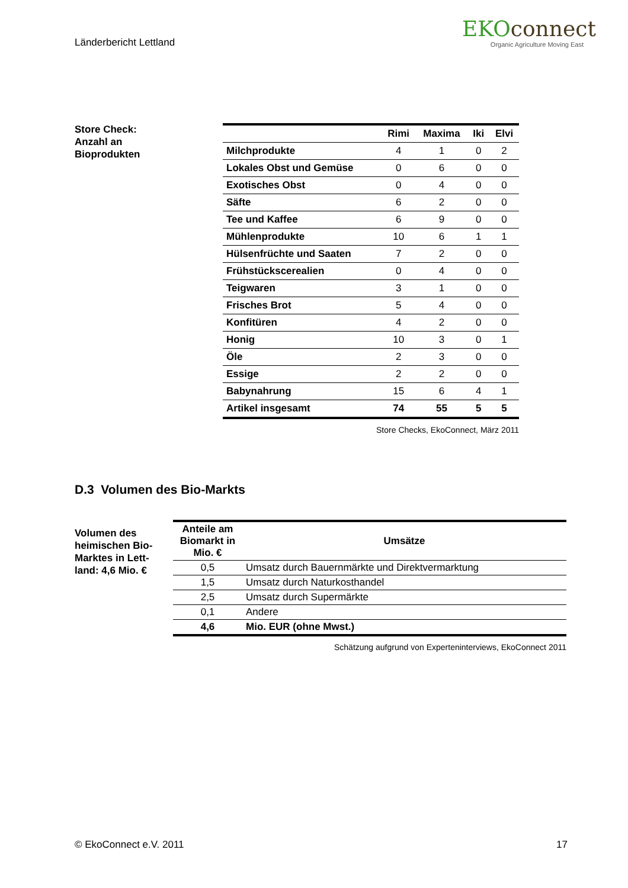Länderbericht Lettland
EKOconnect
Organic Agriculture Moving East
Store Check:
Anzahl an
Bioprodukten
| | Rimi | Maxima | Iki | Elvi |
| --- | --- | --- | --- | --- |
| Milchprodukte | 4 | 1 | 0 | 2 |
| Lokales Obst und Gemüse | 0 | 6 | 0 | 0 |
| Exotisches Obst | 0 | 4 | 0 | 0 |
| Säfte | 6 | 2 | 0 | 0 |
| Tee und Kaffee | 6 | 9 | 0 | 0 |
| Mühlenprodukte | 10 | 6 | 1 | 1 |
| Hülsenfrüchte und Saaten | 7 | 2 | 0 | 0 |
| Frühstückscerealien | 0 | 4 | 0 | 0 |
| Teigwaren | 3 | 1 | 0 | 0 |
| Frisches Brot | 5 | 4 | 0 | 0 |
| Konfitüren | 4 | 2 | 0 | 0 |
| Honig | 10 | 3 | 0 | 1 |
| Öle | 2 | 3 | 0 | 0 |
| Essige | 2 | 2 | 0 | 0 |
| Babynahrung | 15 | 6 | 4 | 1 |
| Artikel insgesamt | 74 | 55 | 5 | 5 |
Store Checks, EkoConnect, März 2011
D.3 Volumen des Bio-Markts
Volumen des heimischen Bio-Marktes in Lett-land: 4,6 Mio. €
| Anteile am Biomarkt in Mio. € | Umsätze |
| --- | --- |
| 0,5 | Umsatz durch Bauernmärkte und Direktvermarktung |
| 1,5 | Umsatz durch Naturkosthandel |
| 2,5 | Umsatz durch Supermärkte |
| 0,1 | Andere |
| 4,6 | Mio. EUR (ohne Mwst.) |
Schätzung aufgrund von Experteninterviews, EkoConnect 2011
© EkoConnect e.V. 2011 17